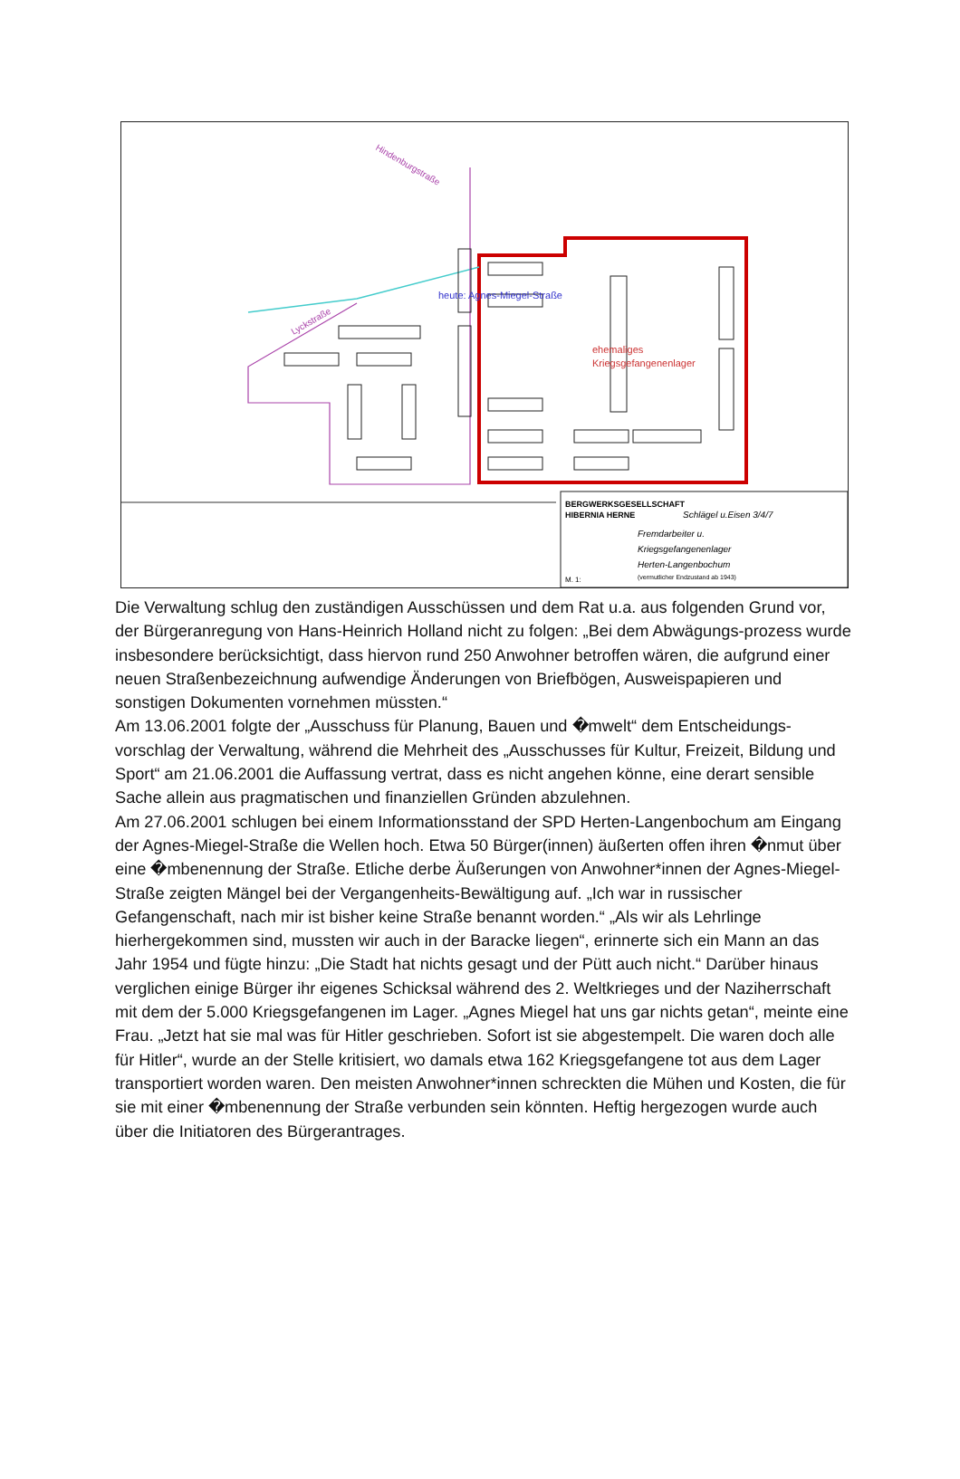ehemaliges
Kriegsgefangenenlager
heute: Agnes-Miegel-Straße
Lyckstraße
Hindenburgstraße
BERGWERKSGESELLSCHAFT
HIBERNIA HERNE
Schlägel u.Eisen 3/4/7
Fremdarbeiter u.
Kriegsgefangenenlager
Herten-Langenbochum
(vermutlicher Endzustand ab 1943)
M. 1:
Die Verwaltung schlug den zuständigen Ausschüssen und dem Rat u.a. aus folgenden Grund vor, der Bürgeranregung von Hans-Heinrich Holland nicht zu folgen: „Bei dem Abwägungs-prozess wurde insbesondere berücksichtigt, dass hiervon rund 250 Anwohner betroffen wären, die aufgrund einer neuen Straßenbezeichnung aufwendige Änderungen von Briefbögen, Ausweispapieren und sonstigen Dokumenten vornehmen müssten.“
Am 13.06.2001 folgte der „Ausschuss für Planung, Bauen und �mwelt“ dem Entscheidungs-vorschlag der Verwaltung, während die Mehrheit des „Ausschusses für Kultur, Freizeit, Bildung und Sport“ am 21.06.2001 die Auffassung vertrat, dass es nicht angehen könne, eine derart sensible Sache allein aus pragmatischen und finanziellen Gründen abzulehnen.
Am 27.06.2001 schlugen bei einem Informationsstand der SPD Herten-Langenbochum am Eingang der Agnes-Miegel-Straße die Wellen hoch. Etwa 50 Bürger(innen) äußerten offen ihren �nmut über eine �mbenennung der Straße. Etliche derbe Äußerungen von Anwohner*innen der Agnes-Miegel-Straße zeigten Mängel bei der Vergangenheits-Bewältigung auf. „Ich war in russischer Gefangenschaft, nach mir ist bisher keine Straße benannt worden.“ „Als wir als Lehrlinge hierhergekommen sind, mussten wir auch in der Baracke liegen“, erinnerte sich ein Mann an das Jahr 1954 und fügte hinzu: „Die Stadt hat nichts gesagt und der Pütt auch nicht.“ Darüber hinaus verglichen einige Bürger ihr eigenes Schicksal während des 2. Weltkrieges und der Naziherrschaft mit dem der 5.000 Kriegsgefangenen im Lager. „Agnes Miegel hat uns gar nichts getan“, meinte eine Frau. „Jetzt hat sie mal was für Hitler geschrieben. Sofort ist sie abgestempelt. Die waren doch alle für Hitler“, wurde an der Stelle kritisiert, wo damals etwa 162 Kriegsgefangene tot aus dem Lager transportiert worden waren. Den meisten Anwohner*innen schreckten die Mühen und Kosten, die für sie mit einer �mbenennung der Straße verbunden sein könnten. Heftig hergezogen wurde auch über die Initiatoren des Bürgerantrages.